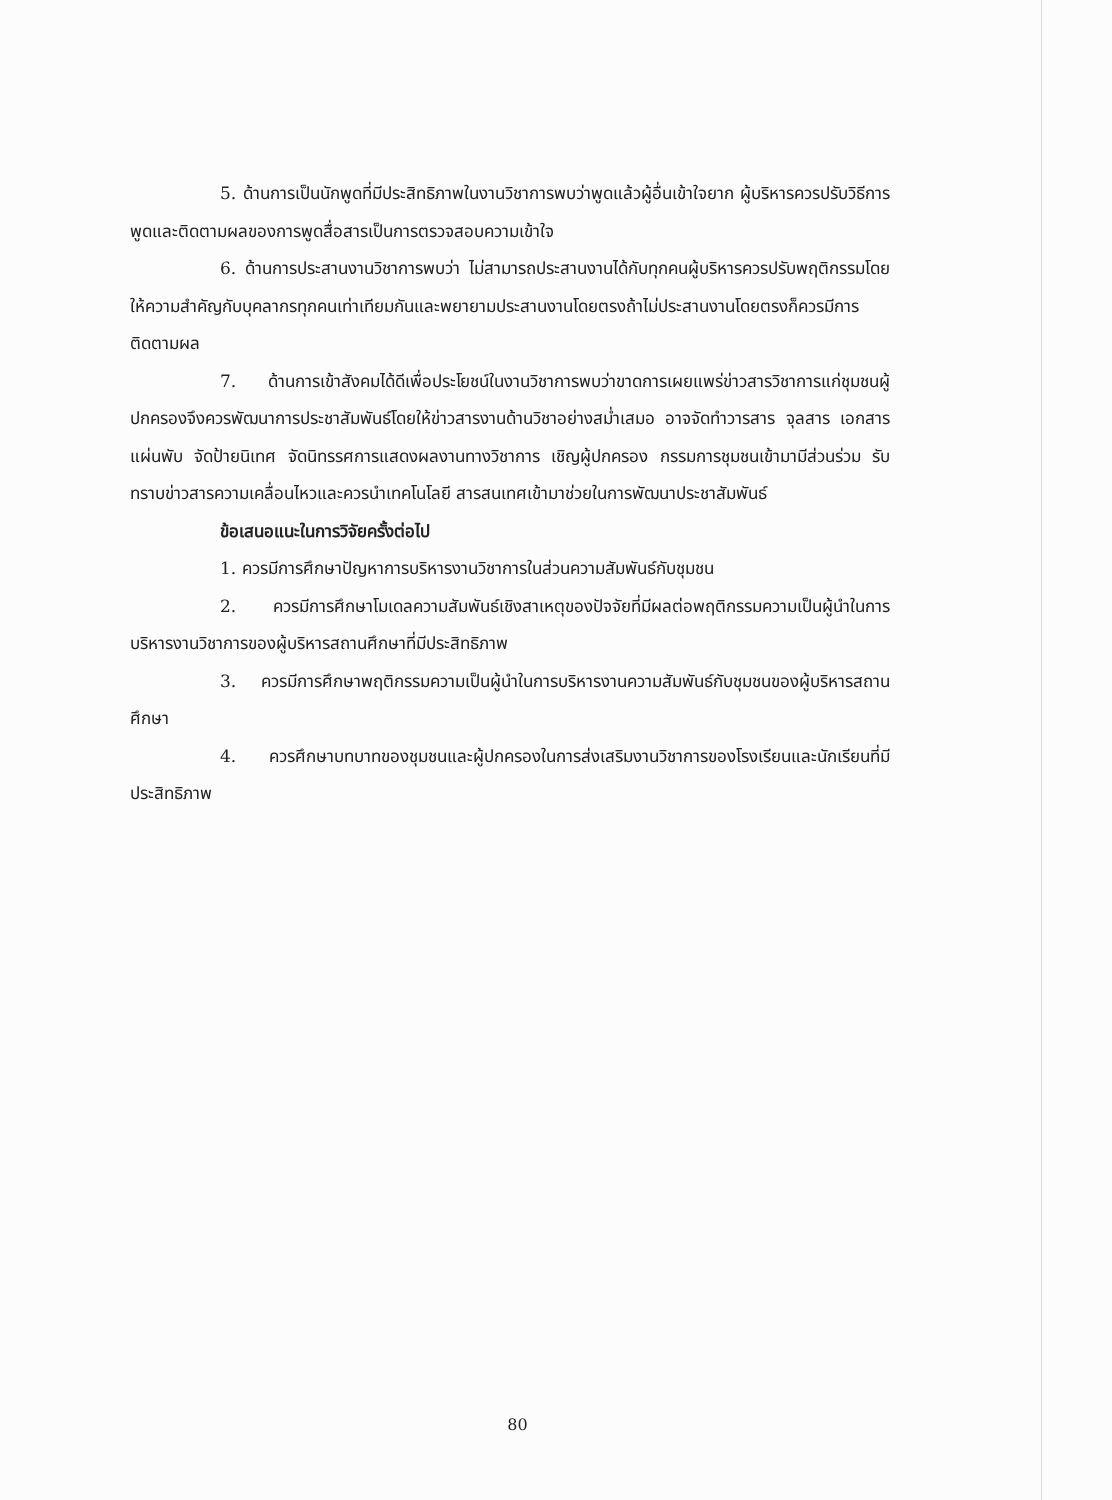5. ด้านการเป็นนักพูดที่มีประสิทธิภาพในงานวิชาการพบว่าพูดแล้วผู้อื่นเข้าใจยาก ผู้บริหารควรปรับวิธีการพูดและติดตามผลของการพูดสื่อสารเป็นการตรวจสอบความเข้าใจ
6. ด้านการประสานงานวิชาการพบว่า ไม่สามารถประสานงานได้กับทุกคนผู้บริหารควรปรับพฤติกรรมโดย ให้ความสำคัญกับบุคลากรทุกคนเท่าเทียมกันและพยายามประสานงานโดยตรงถ้าไม่ประสานงานโดยตรงก็ควรมีการติดตามผล
7. ด้านการเข้าสังคมได้ดีเพื่อประโยชน์ในงานวิชาการพบว่าขาดการเผยแพร่ข่าวสารวิชาการแก่ชุมชนผู้ปกครองจึงควรพัฒนาการประชาสัมพันธ์โดยให้ข่าวสารงานด้านวิชาอย่างสม่ำเสมอ อาจจัดทำวารสาร จุลสาร เอกสารแผ่นพับ จัดป้ายนิเทศ จัดนิทรรศการแสดงผลงานทางวิชาการ เชิญผู้ปกครอง กรรมการชุมชนเข้ามามีส่วนร่วม รับทราบข่าวสารความเคลื่อนไหวและควรนำเทคโนโลยี สารสนเทศเข้ามาช่วยในการพัฒนาประชาสัมพันธ์
ข้อเสนอแนะในการวิจัยครั้งต่อไป
1. ควรมีการศึกษาปัญหาการบริหารงานวิชาการในส่วนความสัมพันธ์กับชุมชน
2. ควรมีการศึกษาโมเดลความสัมพันธ์เชิงสาเหตุของปัจจัยที่มีผลต่อพฤติกรรมความเป็นผู้นำในการบริหารงานวิชาการของผู้บริหารสถานศึกษาที่มีประสิทธิภาพ
3. ควรมีการศึกษาพฤติกรรมความเป็นผู้นำในการบริหารงานความสัมพันธ์กับชุมชนของผู้บริหารสถานศึกษา
4. ควรศึกษาบทบาทของชุมชนและผู้ปกครองในการส่งเสริมงานวิชาการของโรงเรียนและนักเรียนที่มีประสิทธิภาพ
80